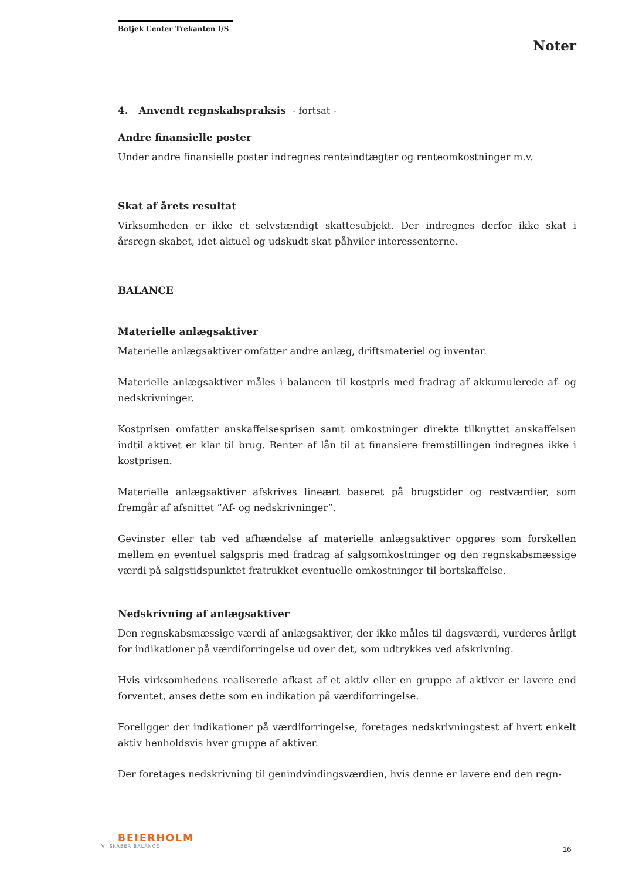Botjek Center Trekanten I/S
Noter
4. Anvendt regnskabspraksis - fortsat -
Andre finansielle poster
Under andre finansielle poster indregnes renteindtægter og renteomkostninger m.v.
Skat af årets resultat
Virksomheden er ikke et selvstændigt skattesubjekt. Der indregnes derfor ikke skat i årsregn-skabet, idet aktuel og udskudt skat påhviler interessenterne.
BALANCE
Materielle anlægsaktiver
Materielle anlægsaktiver omfatter andre anlæg, driftsmateriel og inventar.
Materielle anlægsaktiver måles i balancen til kostpris med fradrag af akkumulerede af- og nedskrivninger.
Kostprisen omfatter anskaffelsesprisen samt omkostninger direkte tilknyttet anskaffelsen indtil aktivet er klar til brug. Renter af lån til at finansiere fremstillingen indregnes ikke i kostprisen.
Materielle anlægsaktiver afskrives lineært baseret på brugstider og restværdier, som fremgår af afsnittet ”Af- og nedskrivninger”.
Gevinster eller tab ved afhændelse af materielle anlægsaktiver opgøres som forskellen mellem en eventuel salgspris med fradrag af salgsomkostninger og den regnskabsmæssige værdi på salgstidspunktet fratrukket eventuelle omkostninger til bortskaffelse.
Nedskrivning af anlægsaktiver
Den regnskabsmæssige værdi af anlægsaktiver, der ikke måles til dagsværdi, vurderes årligt for indikationer på værdiforringelse ud over det, som udtrykkes ved afskrivning.
Hvis virksomhedens realiserede afkast af et aktiv eller en gruppe af aktiver er lavere end forventet, anses dette som en indikation på værdiforringelse.
Foreligger der indikationer på værdiforringelse, foretages nedskrivningstest af hvert enkelt aktiv henholdsvis hver gruppe af aktiver.
Der foretages nedskrivning til genindvindingsværdien, hvis denne er lavere end den regn-
BEIERHOLM
VI SKABER BALANCE
16